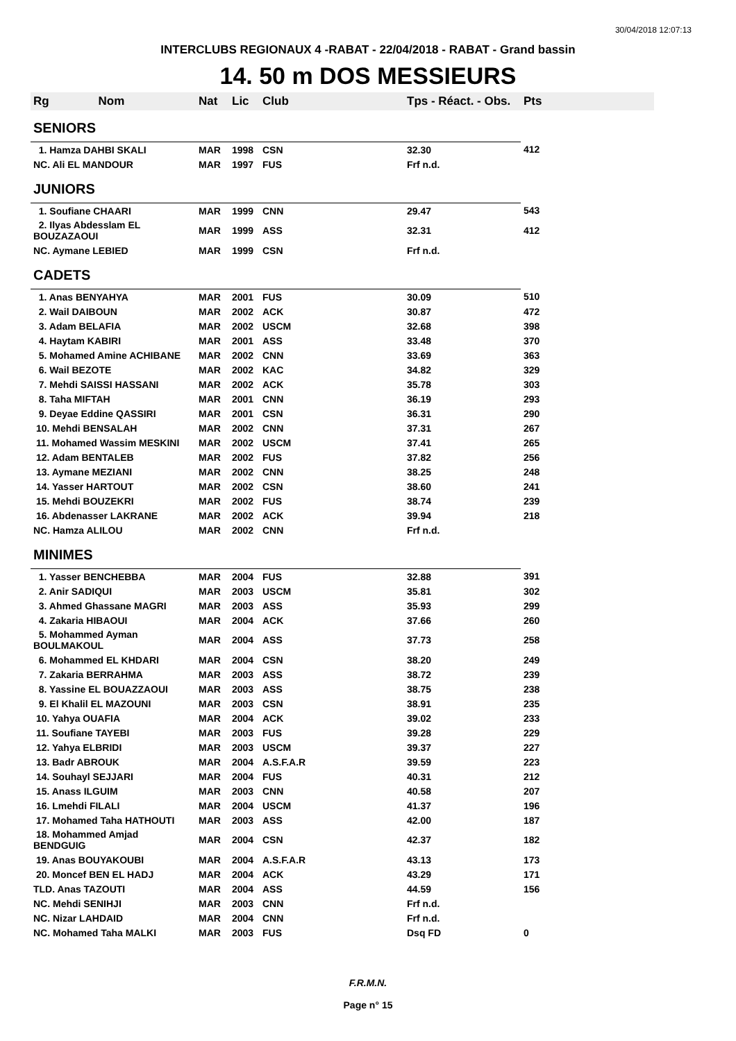30/04/2018 12:07:13
INTERCLUBS REGIONAUX 4 -RABAT - 22/04/2018 - RABAT - Grand bassin
14. 50 m DOS MESSIEURS
| Rg Nom | Nat | Lic | Club | Tps - Réact. - Obs. | Pts |
| --- | --- | --- | --- | --- | --- |
| SENIORS | | | | | |
| 1. Hamza DAHBI SKALI | MAR | 1998 | CSN | 32.30 | 412 |
| NC. Ali EL MANDOUR | MAR | 1997 | FUS | Frf n.d. | |
| JUNIORS | | | | | |
| 1. Soufiane CHAARI | MAR | 1999 | CNN | 29.47 | 543 |
| 2. Ilyas Abdesslam EL BOUZAZAOUI | MAR | 1999 | ASS | 32.31 | 412 |
| NC. Aymane LEBIED | MAR | 1999 | CSN | Frf n.d. | |
| CADETS | | | | | |
| 1. Anas BENYAHYA | MAR | 2001 | FUS | 30.09 | 510 |
| 2. Wail DAIBOUN | MAR | 2002 | ACK | 30.87 | 472 |
| 3. Adam BELAFIA | MAR | 2002 | USCM | 32.68 | 398 |
| 4. Haytam KABIRI | MAR | 2001 | ASS | 33.48 | 370 |
| 5. Mohamed Amine ACHIBANE | MAR | 2002 | CNN | 33.69 | 363 |
| 6. Wail BEZOTE | MAR | 2002 | KAC | 34.82 | 329 |
| 7. Mehdi SAISSI HASSANI | MAR | 2002 | ACK | 35.78 | 303 |
| 8. Taha MIFTAH | MAR | 2001 | CNN | 36.19 | 293 |
| 9. Deyae Eddine QASSIRI | MAR | 2001 | CSN | 36.31 | 290 |
| 10. Mehdi BENSALAH | MAR | 2002 | CNN | 37.31 | 267 |
| 11. Mohamed Wassim MESKINI | MAR | 2002 | USCM | 37.41 | 265 |
| 12. Adam BENTALEB | MAR | 2002 | FUS | 37.82 | 256 |
| 13. Aymane MEZIANI | MAR | 2002 | CNN | 38.25 | 248 |
| 14. Yasser HARTOUT | MAR | 2002 | CSN | 38.60 | 241 |
| 15. Mehdi BOUZEKRI | MAR | 2002 | FUS | 38.74 | 239 |
| 16. Abdenasser LAKRANE | MAR | 2002 | ACK | 39.94 | 218 |
| NC. Hamza ALILOU | MAR | 2002 | CNN | Frf n.d. | |
| MINIMES | | | | | |
| 1. Yasser BENCHEBBA | MAR | 2004 | FUS | 32.88 | 391 |
| 2. Anir SADIQUI | MAR | 2003 | USCM | 35.81 | 302 |
| 3. Ahmed Ghassane MAGRI | MAR | 2003 | ASS | 35.93 | 299 |
| 4. Zakaria HIBAOUI | MAR | 2004 | ACK | 37.66 | 260 |
| 5. Mohammed Ayman BOULMAKOUL | MAR | 2004 | ASS | 37.73 | 258 |
| 6. Mohammed EL KHDARI | MAR | 2004 | CSN | 38.20 | 249 |
| 7. Zakaria BERRAHMA | MAR | 2003 | ASS | 38.72 | 239 |
| 8. Yassine EL BOUAZZAOUI | MAR | 2003 | ASS | 38.75 | 238 |
| 9. El Khalil EL MAZOUNI | MAR | 2003 | CSN | 38.91 | 235 |
| 10. Yahya OUAFIA | MAR | 2004 | ACK | 39.02 | 233 |
| 11. Soufiane TAYEBI | MAR | 2003 | FUS | 39.28 | 229 |
| 12. Yahya ELBRIDI | MAR | 2003 | USCM | 39.37 | 227 |
| 13. Badr ABROUK | MAR | 2004 | A.S.F.A.R | 39.59 | 223 |
| 14. Souhayl SEJJARI | MAR | 2004 | FUS | 40.31 | 212 |
| 15. Anass ILGUIM | MAR | 2003 | CNN | 40.58 | 207 |
| 16. Lmehdi FILALI | MAR | 2004 | USCM | 41.37 | 196 |
| 17. Mohamed Taha HATHOUTI | MAR | 2003 | ASS | 42.00 | 187 |
| 18. Mohammed Amjad BENDGUIG | MAR | 2004 | CSN | 42.37 | 182 |
| 19. Anas BOUYAKOUBI | MAR | 2004 | A.S.F.A.R | 43.13 | 173 |
| 20. Moncef BEN EL HADJ | MAR | 2004 | ACK | 43.29 | 171 |
| TLD. Anas TAZOUTI | MAR | 2004 | ASS | 44.59 | 156 |
| NC. Mehdi SENIHJI | MAR | 2003 | CNN | Frf n.d. | |
| NC. Nizar LAHDAID | MAR | 2004 | CNN | Frf n.d. | |
| NC. Mohamed Taha MALKI | MAR | 2003 | FUS | Dsq FD | 0 |
F.R.M.N.
Page n° 15